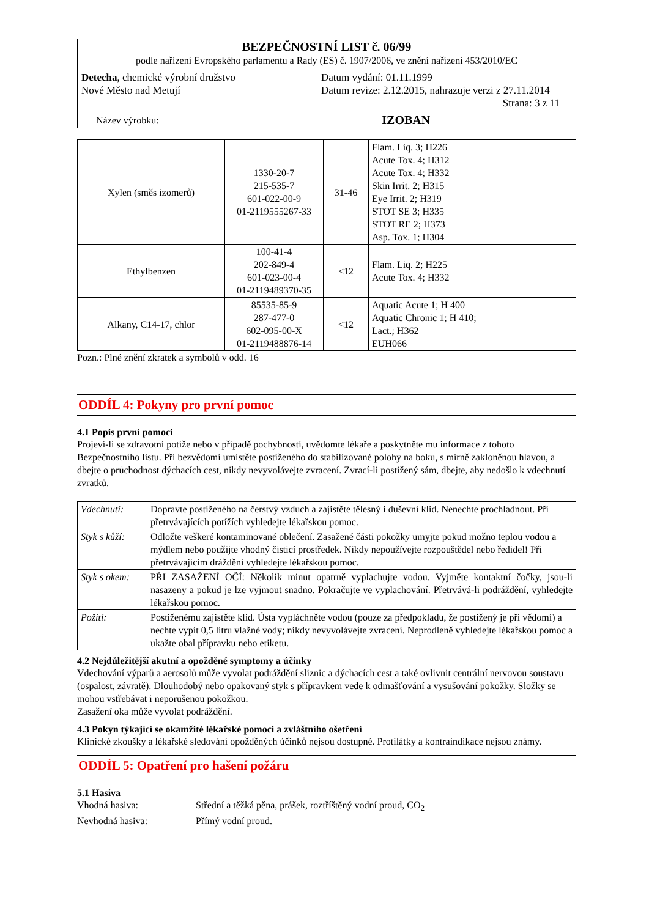| BEZPEČNOSTNÍ LIST č. 06/99 podle nařízení Evropského parlamentu a Rady (ES) č. 1907/2006, ve znění nařízení 453/2010/EC | |
| Detecha , chemické výrobní družstvo Nové Město nad Metují Datum vydání: 01.11.1999 Datum revize: 2.12.2015, nahrazuje verzi z 27.11.2014 Strana: 3 z 11 | |
| Název výrobku: | IZOBAN |
| Xylen (směs izomerů) | 1330-20-7 215-535-7 601-022-00-9 01-2119555267-33 | 31-46 | Flam. Liq. 3; H226 Acute Tox. 4; H312 Acute Tox. 4; H332 Skin Irrit. 2; H315 Eye Irrit. 2; H319 STOT SE 3; H335 STOT RE 2; H373 Asp. Tox. 1; H304 |
| Ethylbenzen | 100-41-4 202-849-4 601-023-00-4 01-2119489370-35 | <12 | Flam. Liq. 2; H225 Acute Tox. 4; H332 |
| Alkany, C14-17, chlor | 85535-85-9 287-477-0 602-095-00-X 01-2119488876-14 | <12 | Aquatic Acute 1; H 400 Aquatic Chronic 1; H 410; Lact.; H362 EUH066 |
Pozn.: Plné znění zkratek a symbolů v odd. 16
ODDÍL 4: Pokyny pro první pomoc
4.1 Popis první pomoci
Projeví-li se zdravotní potíže nebo v případě pochybností, uvědomte lékaře a poskytněte mu informace z tohoto Bezpečnostního listu. Při bezvědomí umístěte postiženého do stabilizované polohy na boku, s mírně zakloněnou hlavou, a dbejte o průchodnost dýchacích cest, nikdy nevyvolávejte zvracení. Zvrací-li postižený sám, dbejte, aby nedošlo k vdechnutí zvratků.
| Vdechnutí: | Dopravte postiženého na čerstvý vzduch a zajistěte tělesný i duševní klid. Nenechte prochladnout. Při přetrvávajících potížích vyhledejte lékařskou pomoc. |
| Styk s kůží: | Odložte veškeré kontaminované oblečení. Zasažené části pokožky umyjte pokud možno teplou vodou a mýdlem nebo použijte vhodný čisticí prostředek. Nikdy nepoužívejte rozpouštědel nebo ředidel! Při přetrvávajícím dráždění vyhledejte lékařskou pomoc. |
| Styk s okem: | PŘI ZASAŽENÍ OČÍ: Několik minut opatrně vyplachujte vodou. Vyjměte kontaktní čočky, jsou-li nasazeny a pokud je lze vyjmout snadno. Pokračujte ve vyplachování. Přetrvává-li podráždění, vyhledejte lékařskou pomoc. |
| Požití: | Postiženému zajistěte klid. Ústa vypláchněte vodou (pouze za předpokladu, že postižený je při vědomí) a nechte vypít 0,5 litru vlažné vody; nikdy nevyvolávejte zvracení. Neprodleně vyhledejte lékařskou pomoc a ukažte obal přípravku nebo etiketu. |
4.2 Nejdůležitější akutní a opožděné symptomy a účinky
Vdechování výparů a aerosolů může vyvolat podráždění sliznic a dýchacích cest a také ovlivnit centrální nervovou soustavu (ospalost, závratě). Dlouhodobý nebo opakovaný styk s přípravkem vede k odmašťování a vysušování pokožky. Složky se mohou vstřebávat i neporušenou pokožkou.
Zasažení oka může vyvolat podráždění.
4.3 Pokyn týkající se okamžité lékařské pomoci a zvláštního ošetření
Klinické zkoušky a lékařské sledování opožděných účinků nejsou dostupné. Protilátky a kontraindikace nejsou známy.
ODDÍL 5: Opatření pro hašení požáru
5.1 Hasiva
Vhodná hasiva: Střední a těžká pěna, prášek, roztříštěný vodní proud, CO<sub>2</sub>
Nevhodná hasiva: Přímý vodní proud.